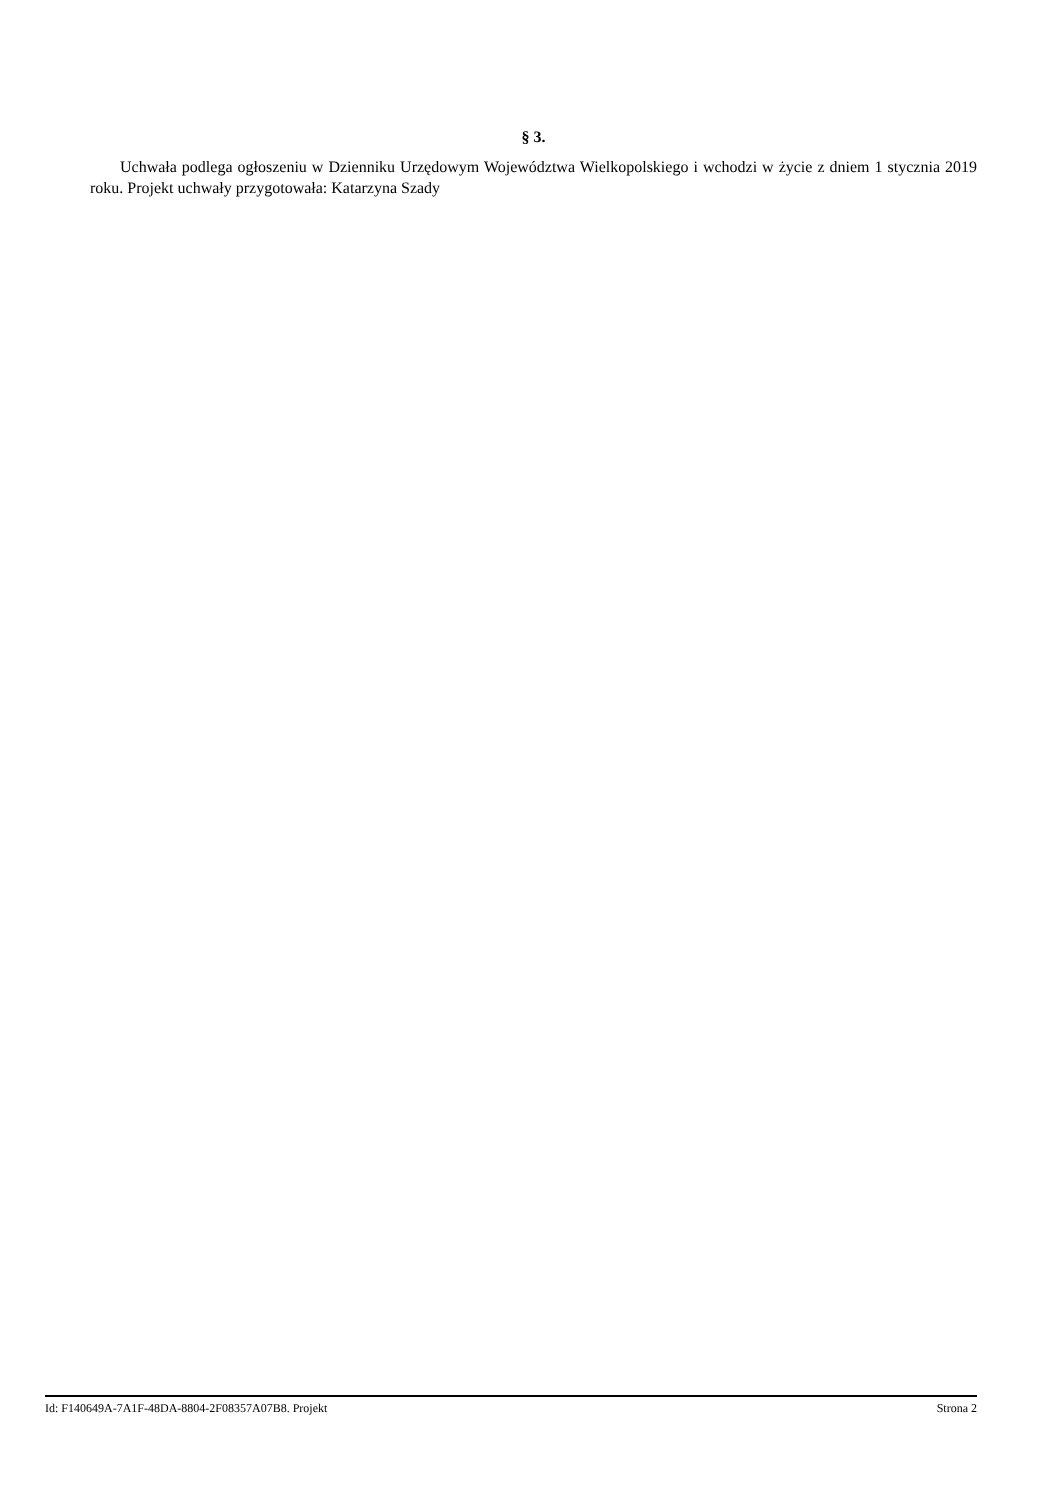§ 3.
Uchwała podlega ogłoszeniu w Dzienniku Urzędowym Województwa Wielkopolskiego i wchodzi w życie z dniem 1 stycznia 2019 roku. Projekt uchwały przygotowała: Katarzyna Szady
Id: F140649A-7A1F-48DA-8804-2F08357A07B8. Projekt Strona 2